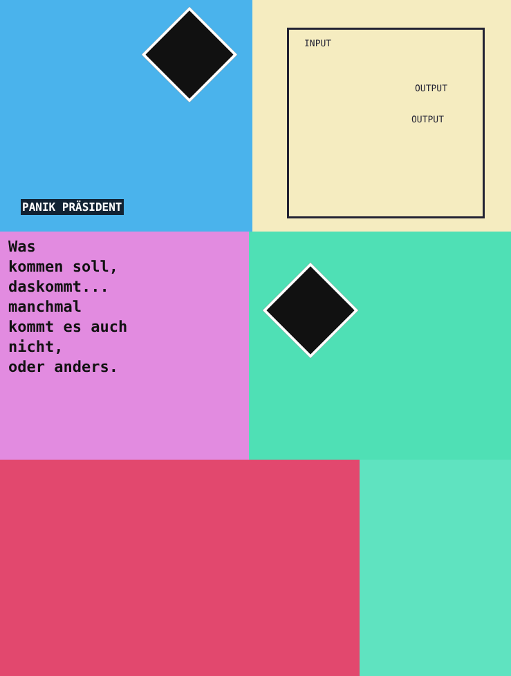INPUT
OUTPUT
OUTPUT
PANIK PRÄSIDENT
Was kommen soll, daskommt... manchmal kommt es auch nicht, oder anders.